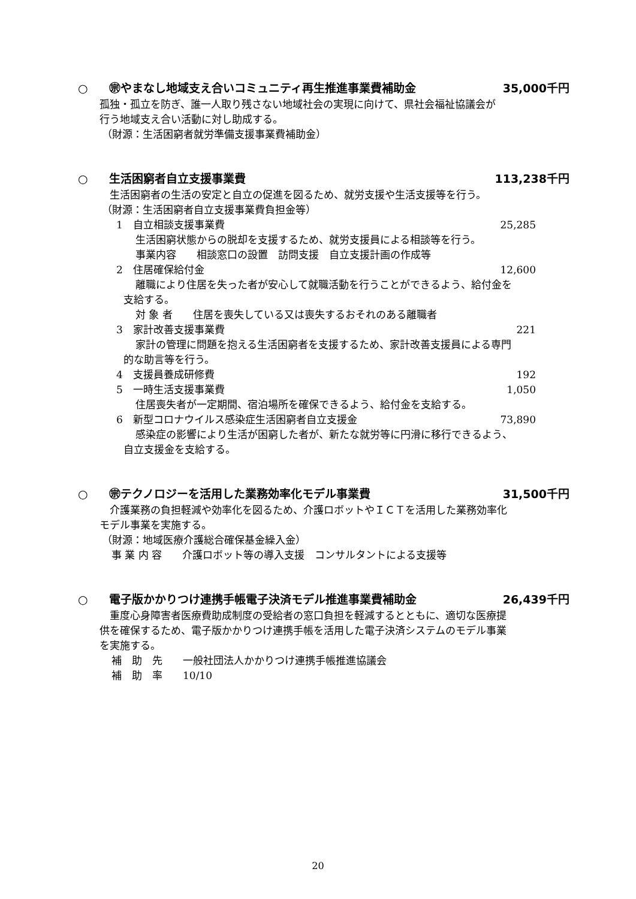○ ㊪やまなし地域支え合いコミュニティ再生推進事業費補助金 35,000千円
孤独・孤立を防ぎ、誰一人取り残さない地域社会の実現に向けて、県社会福祉協議会が
行う地域支え合い活動に対し助成する。
（財源：生活困窮者就労準備支援事業費補助金）
○ 生活困窮者自立支援事業費 113,238千円
　生活困窮者の生活の安定と自立の促進を図るため、就労支援や生活支援等を行う。
（財源：生活困窮者自立支援事業費負担金等）
1　自立相談支援事業費 25,285
生活困窮状態からの脱却を支援するため、就労支援員による相談等を行う。
事業内容　　相談窓口の設置　訪問支援　自立支援計画の作成等
2　住居確保給付金 12,600
離職により住居を失った者が安心して就職活動を行うことができるよう、給付金を
支給する。
対 象 者　　住居を喪失している又は喪失するおそれのある離職者
3　家計改善支援事業費 221
家計の管理に問題を抱える生活困窮者を支援するため、家計改善支援員による専門
的な助言等を行う。
4　支援員養成研修費 192
5　一時生活支援事業費 1,050
住居喪失者が一定期間、宿泊場所を確保できるよう、給付金を支給する。
6　新型コロナウイルス感染症生活困窮者自立支援金 73,890
感染症の影響により生活が困窮した者が、新たな就労等に円滑に移行できるよう、
自立支援金を支給する。
○ ㊪テクノロジーを活用した業務効率化モデル事業費 31,500千円
　介護業務の負担軽減や効率化を図るため、介護ロボットやＩＣＴを活用した業務効率化
モデル事業を実施する。
（財源：地域医療介護総合確保基金繰入金）
事 業 内 容　　介護ロボット等の導入支援　コンサルタントによる支援等
○ 電子版かかりつけ連携手帳電子決済モデル推進事業費補助金 26,439千円
　重度心身障害者医療費助成制度の受給者の窓口負担を軽減するとともに、適切な医療提
供を確保するため、電子版かかりつけ連携手帳を活用した電子決済システムのモデル事業
を実施する。
補　助　先　　一般社団法人かかりつけ連携手帳推進協議会
補　助　率　　10/10
20